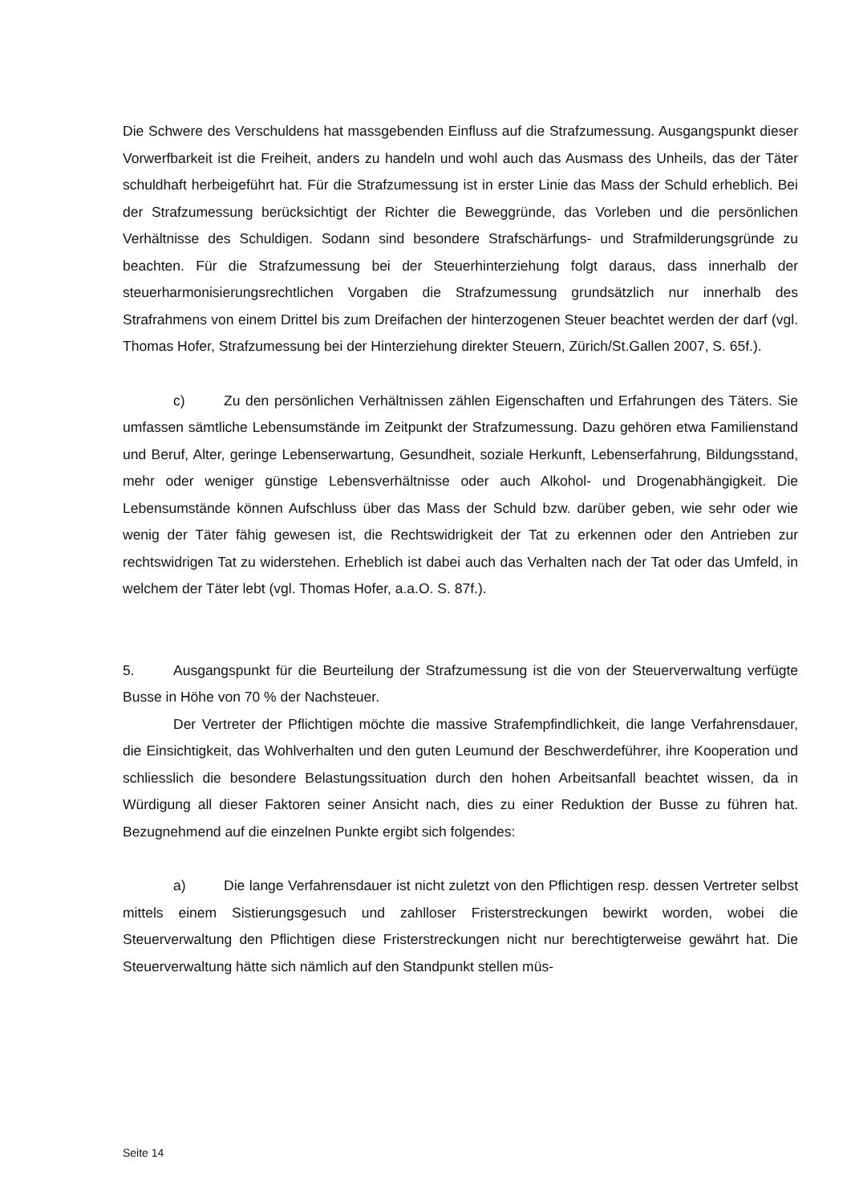Die Schwere des Verschuldens hat massgebenden Einfluss auf die Strafzumessung. Ausgangspunkt dieser Vorwerfbarkeit ist die Freiheit, anders zu handeln und wohl auch das Ausmass des Unheils, das der Täter schuldhaft herbeigeführt hat. Für die Strafzumessung ist in erster Linie das Mass der Schuld erheblich. Bei der Strafzumessung berücksichtigt der Richter die Beweggründe, das Vorleben und die persönlichen Verhältnisse des Schuldigen. Sodann sind besondere Strafschärfungs- und Strafmilderungsgründe zu beachten. Für die Strafzumessung bei der Steuerhinterziehung folgt daraus, dass innerhalb der steuerharmonisierungsrechtlichen Vorgaben die Strafzumessung grundsätzlich nur innerhalb des Strafrahmens von einem Drittel bis zum Dreifachen der hinterzogenen Steuer beachtet werden der darf (vgl. Thomas Hofer, Strafzumessung bei der Hinterziehung direkter Steuern, Zürich/St.Gallen 2007, S. 65f.).
c) Zu den persönlichen Verhältnissen zählen Eigenschaften und Erfahrungen des Täters. Sie umfassen sämtliche Lebensumstände im Zeitpunkt der Strafzumessung. Dazu gehören etwa Familienstand und Beruf, Alter, geringe Lebenserwartung, Gesundheit, soziale Herkunft, Lebenserfahrung, Bildungsstand, mehr oder weniger günstige Lebensverhältnisse oder auch Alkohol- und Drogenabhängigkeit. Die Lebensumstände können Aufschluss über das Mass der Schuld bzw. darüber geben, wie sehr oder wie wenig der Täter fähig gewesen ist, die Rechtswidrigkeit der Tat zu erkennen oder den Antrieben zur rechtswidrigen Tat zu widerstehen. Erheblich ist dabei auch das Verhalten nach der Tat oder das Umfeld, in welchem der Täter lebt (vgl. Thomas Hofer, a.a.O. S. 87f.).
5. Ausgangspunkt für die Beurteilung der Strafzumessung ist die von der Steuerverwaltung verfügte Busse in Höhe von 70 % der Nachsteuer.
Der Vertreter der Pflichtigen möchte die massive Strafempfindlichkeit, die lange Verfahrensdauer, die Einsichtigkeit, das Wohlverhalten und den guten Leumund der Beschwerdeführer, ihre Kooperation und schliesslich die besondere Belastungssituation durch den hohen Arbeitsanfall beachtet wissen, da in Würdigung all dieser Faktoren seiner Ansicht nach, dies zu einer Reduktion der Busse zu führen hat. Bezugnehmend auf die einzelnen Punkte ergibt sich folgendes:
a) Die lange Verfahrensdauer ist nicht zuletzt von den Pflichtigen resp. dessen Vertreter selbst mittels einem Sistierungsgesuch und zahlloser Fristerstreckungen bewirkt worden, wobei die Steuerverwaltung den Pflichtigen diese Fristerstreckungen nicht nur berechtigterweise gewährt hat. Die Steuerverwaltung hätte sich nämlich auf den Standpunkt stellen müs-
Seite 14